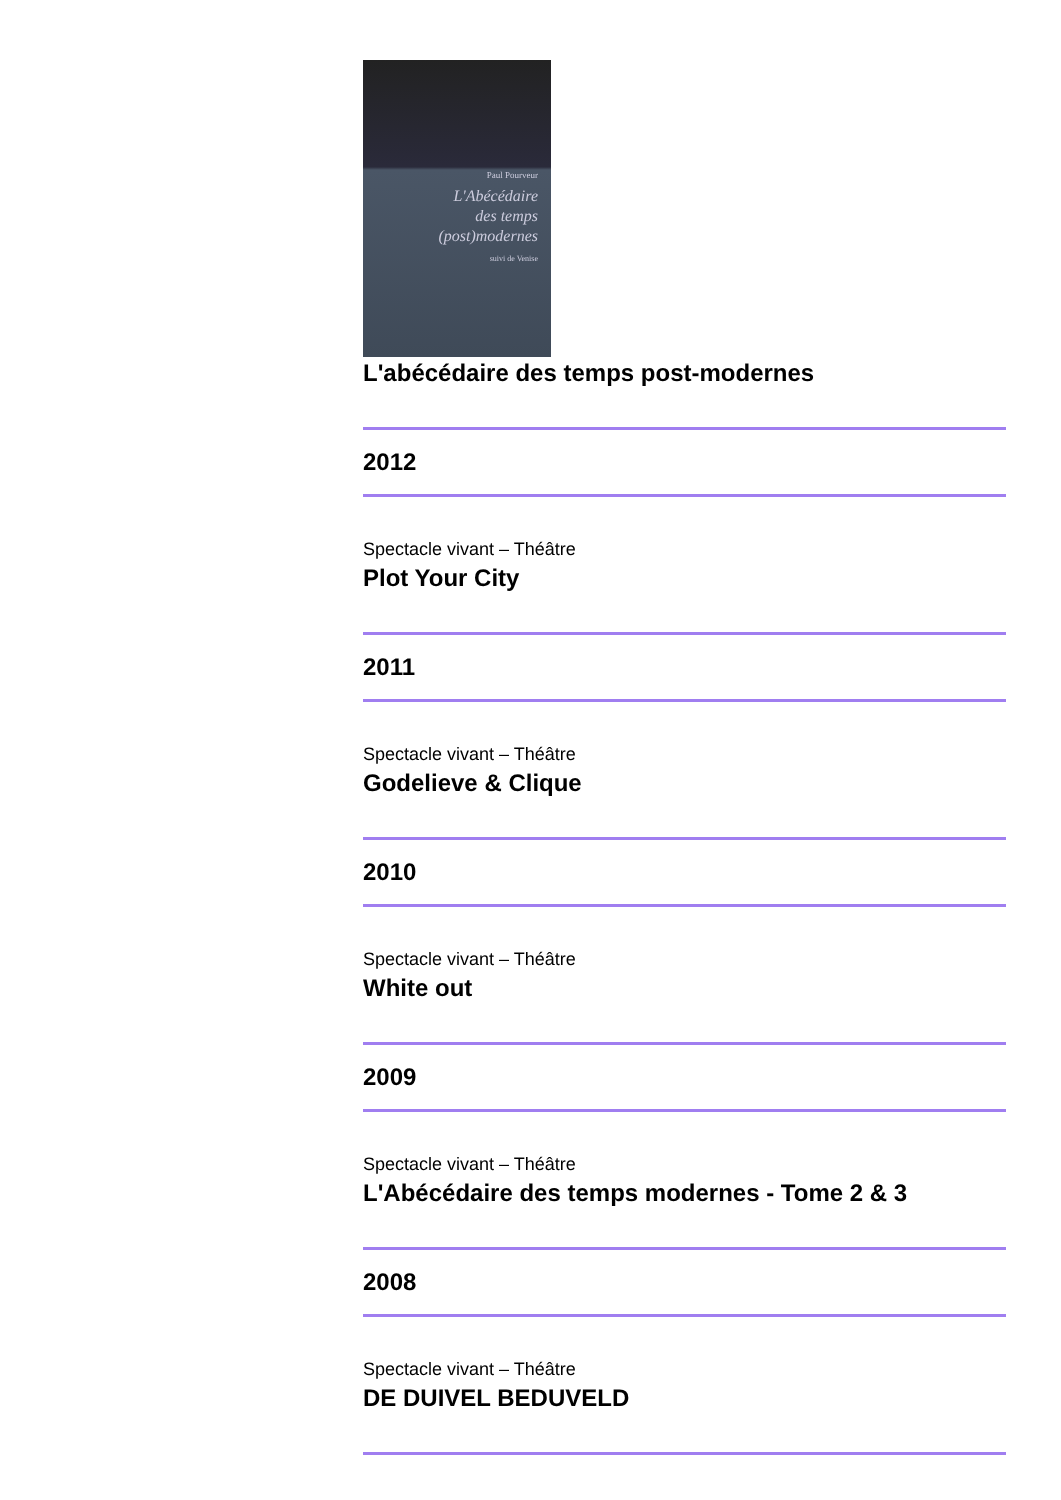Paul Pourveur
L'Abécédaire
des temps
(post)modernes
suivi de Venise
L'abécédaire des temps post-modernes
2012
Spectacle vivant – Théâtre
Plot Your City
2011
Spectacle vivant – Théâtre
Godelieve & Clique
2010
Spectacle vivant – Théâtre
White out
2009
Spectacle vivant – Théâtre
L'Abécédaire des temps modernes - Tome 2 & 3
2008
Spectacle vivant – Théâtre
DE DUIVEL BEDUVELD